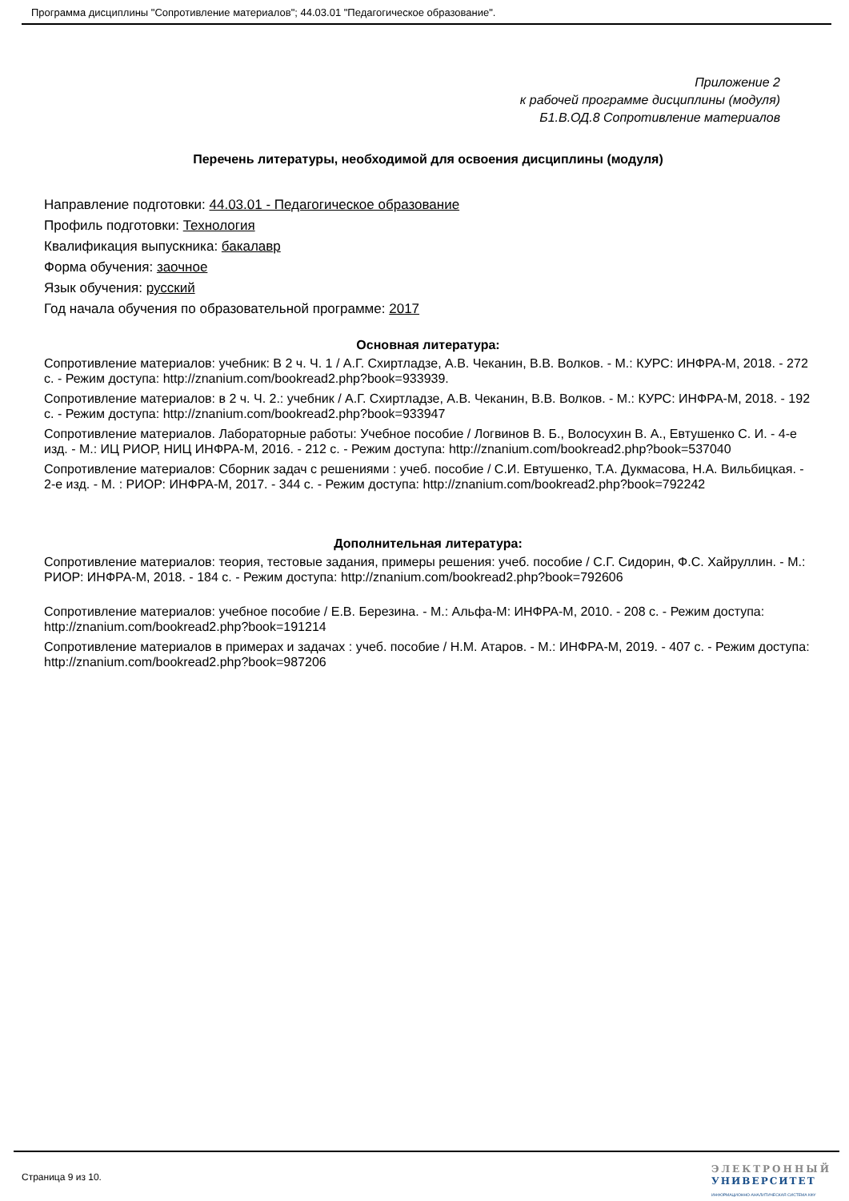Программа дисциплины "Сопротивление материалов"; 44.03.01 "Педагогическое образование".
Приложение 2
к рабочей программе дисциплины (модуля)
Б1.В.ОД.8 Сопротивление материалов
Перечень литературы, необходимой для освоения дисциплины (модуля)
Направление подготовки: 44.03.01 - Педагогическое образование
Профиль подготовки: Технология
Квалификация выпускника: бакалавр
Форма обучения: заочное
Язык обучения: русский
Год начала обучения по образовательной программе: 2017
Основная литература:
Сопротивление материалов: учебник: В 2 ч. Ч. 1 / А.Г. Схиртладзе, А.В. Чеканин, В.В. Волков. - М.: КУРС: ИНФРА-М, 2018. - 272 с. - Режим доступа: http://znanium.com/bookread2.php?book=933939.
Сопротивление материалов: в 2 ч. Ч. 2.: учебник / А.Г. Схиртладзе, А.В. Чеканин, В.В. Волков. - М.: КУРС: ИНФРА-М, 2018. - 192 с. - Режим доступа: http://znanium.com/bookread2.php?book=933947
Сопротивление материалов. Лабораторные работы: Учебное пособие / Логвинов В. Б., Волосухин В. А., Евтушенко С. И. - 4-е изд. - М.: ИЦ РИОР, НИЦ ИНФРА-М, 2016. - 212 с. - Режим доступа: http://znanium.com/bookread2.php?book=537040
Сопротивление материалов: Сборник задач с решениями : учеб. пособие / С.И. Евтушенко, Т.А. Дукмасова, Н.А. Вильбицкая. - 2-е изд. - М. : РИОР: ИНФРА-М, 2017. - 344 с. - Режим доступа: http://znanium.com/bookread2.php?book=792242
Дополнительная литература:
Сопротивление материалов: теория, тестовые задания, примеры решения: учеб. пособие / С.Г. Сидорин, Ф.С. Хайруллин. - М.: РИОР: ИНФРА-М, 2018. - 184 с. - Режим доступа: http://znanium.com/bookread2.php?book=792606
Сопротивление материалов: учебное пособие / Е.В. Березина. - М.: Альфа-М: ИНФРА-М, 2010. - 208 с. - Режим доступа: http://znanium.com/bookread2.php?book=191214
Сопротивление материалов в примерах и задачах : учеб. пособие / Н.М. Атаров. - М.: ИНФРА-М, 2019. - 407 с. - Режим доступа: http://znanium.com/bookread2.php?book=987206
Страница 9 из 10.
ЭЛЕКТРОННЫЙ
УНИВЕРСИТЕТ
ИНФОРМАЦИОННО-АНАЛИТИЧЕСКАЯ СИСТЕМА КФУ